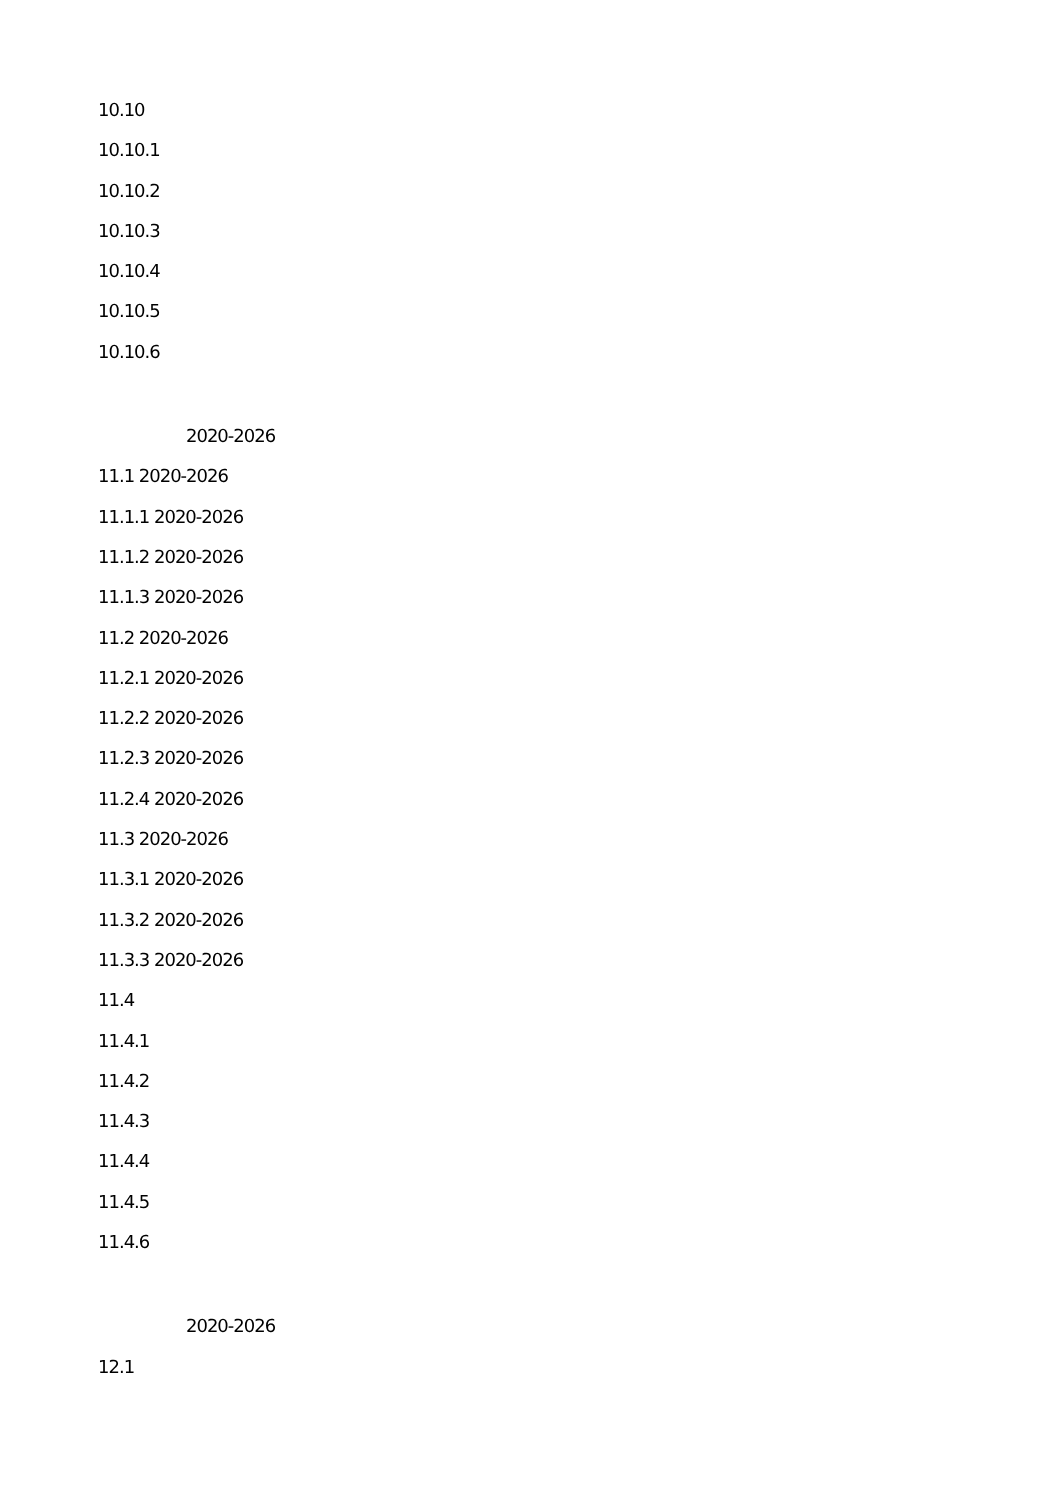10.10
10.10.1
10.10.2
10.10.3
10.10.4
10.10.5
10.10.6
2020-2026
11.1 2020-2026
11.1.1 2020-2026
11.1.2 2020-2026
11.1.3 2020-2026
11.2 2020-2026
11.2.1 2020-2026
11.2.2 2020-2026
11.2.3 2020-2026
11.2.4 2020-2026
11.3 2020-2026
11.3.1 2020-2026
11.3.2 2020-2026
11.3.3 2020-2026
11.4
11.4.1
11.4.2
11.4.3
11.4.4
11.4.5
11.4.6
2020-2026
12.1